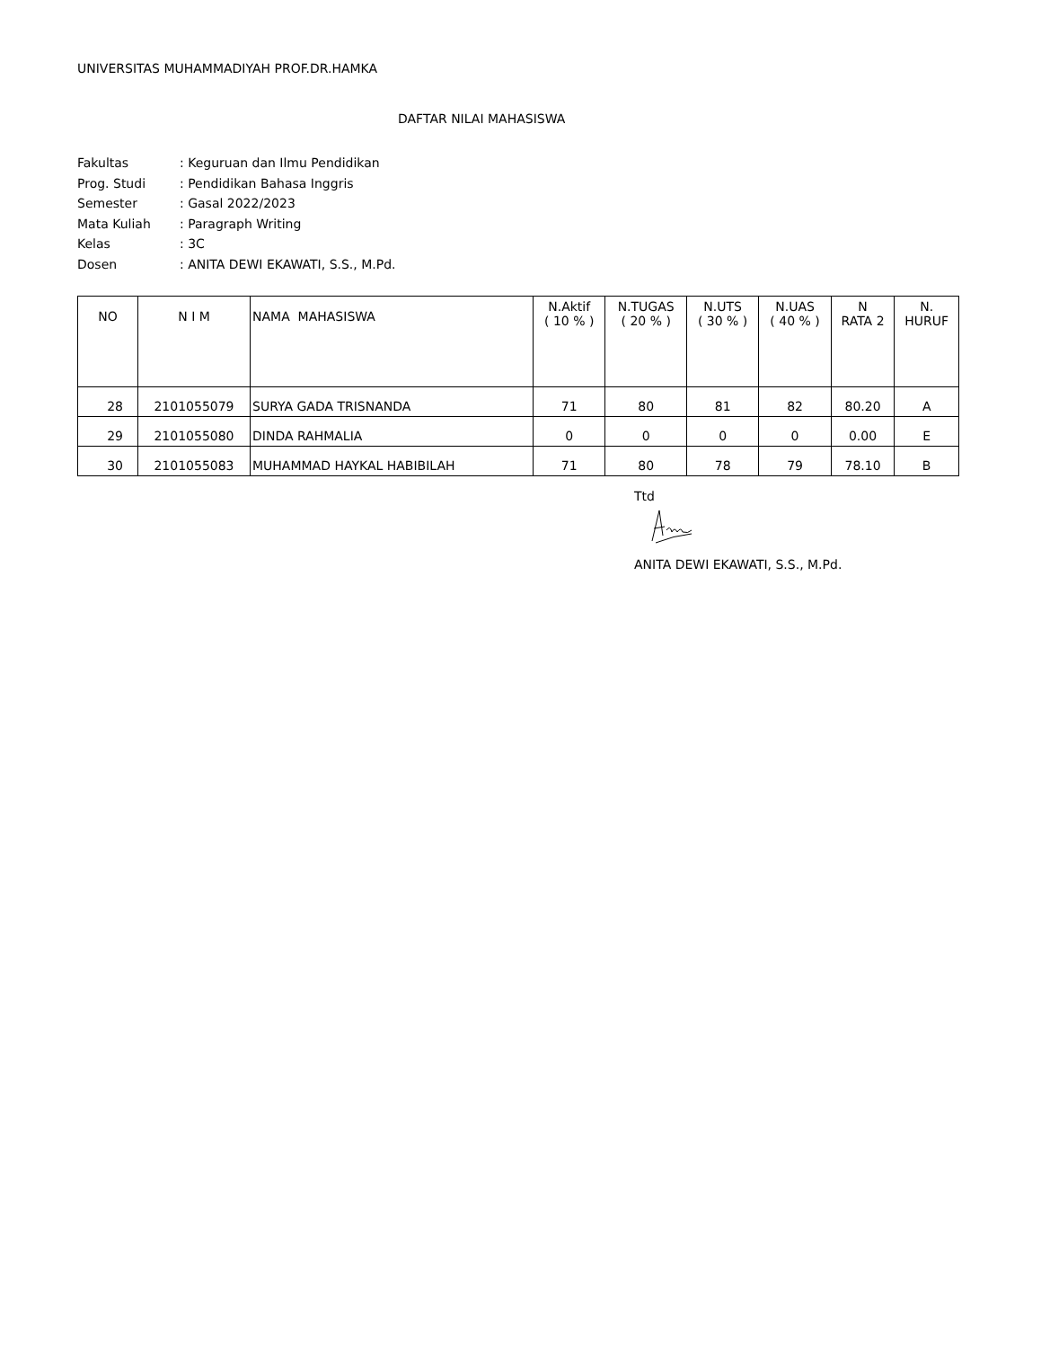UNIVERSITAS MUHAMMADIYAH PROF.DR.HAMKA
DAFTAR NILAI MAHASISWA
Fakultas: Keguruan dan Ilmu Pendidikan
Prog. Studi: Pendidikan Bahasa Inggris
Semester: Gasal 2022/2023
Mata Kuliah: Paragraph Writing
Kelas: 3C
Dosen: ANITA DEWI EKAWATI, S.S., M.Pd.
| NO | N I M | NAMA MAHASISWA | N.Aktif ( 10 % ) | N.TUGAS ( 20 % ) | N.UTS ( 30 % ) | N.UAS ( 40 % ) | N RATA 2 | N. HURUF |
| --- | --- | --- | --- | --- | --- | --- | --- | --- |
| 28 | 2101055079 | SURYA GADA TRISNANDA | 71 | 80 | 81 | 82 | 80.20 | A |
| 29 | 2101055080 | DINDA RAHMALIA | 0 | 0 | 0 | 0 | 0.00 | E |
| 30 | 2101055083 | MUHAMMAD HAYKAL HABIBILAH | 71 | 80 | 78 | 79 | 78.10 | B |
Ttd
ANITA DEWI EKAWATI, S.S., M.Pd.